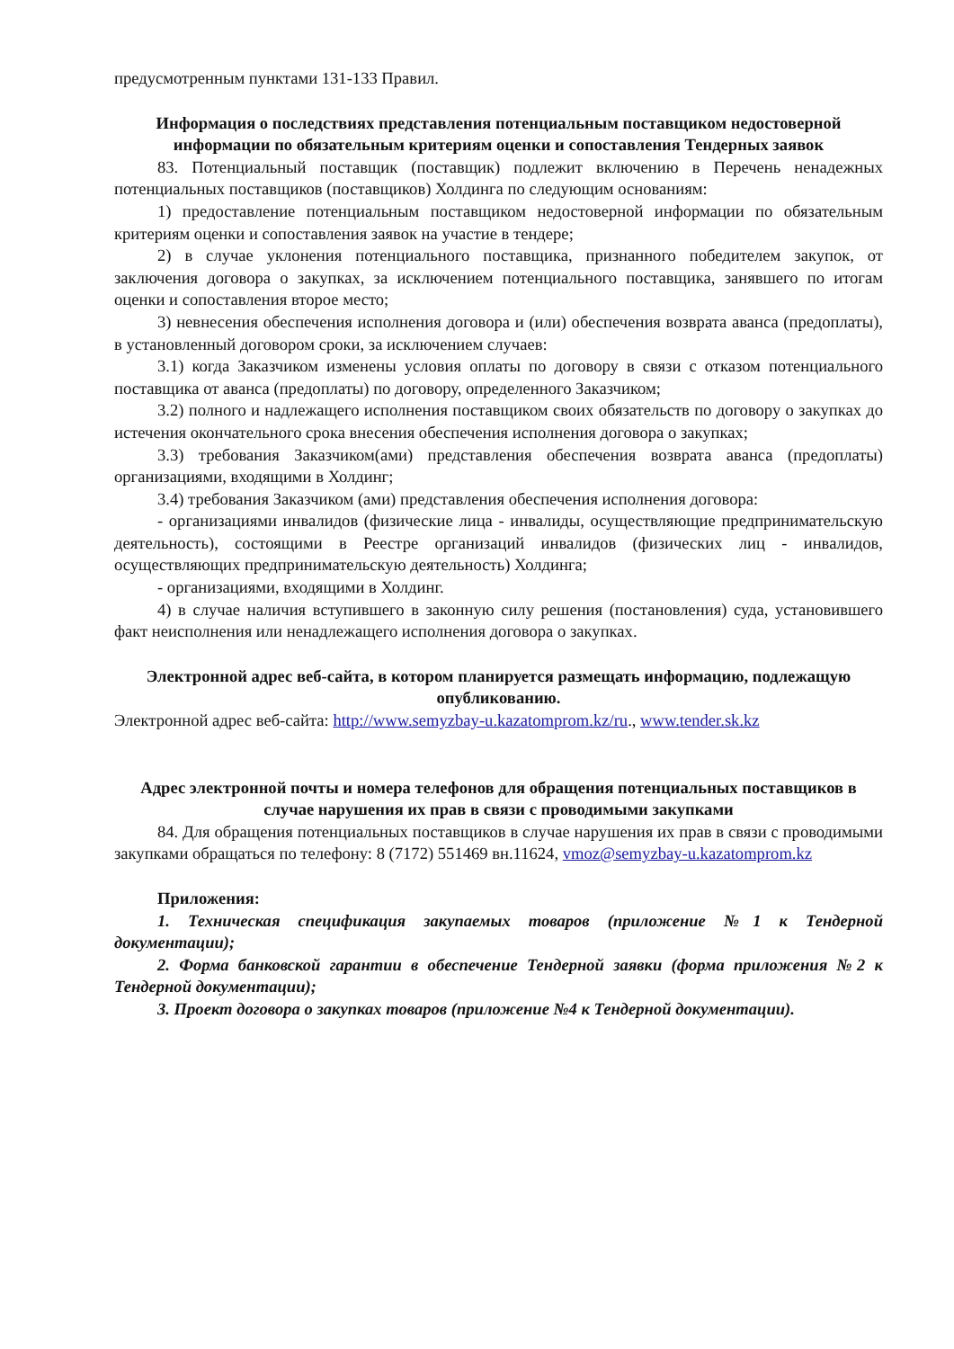предусмотренным пунктами 131-133 Правил.
Информация о последствиях представления потенциальным поставщиком недостоверной информации по обязательным критериям оценки и сопоставления Тендерных заявок
83. Потенциальный поставщик (поставщик) подлежит включению в Перечень ненадежных потенциальных поставщиков (поставщиков) Холдинга по следующим основаниям:
1) предоставление потенциальным поставщиком недостоверной информации по обязательным критериям оценки и сопоставления заявок на участие в тендере;
2) в случае уклонения потенциального поставщика, признанного победителем закупок, от заключения договора о закупках, за исключением потенциального поставщика, занявшего по итогам оценки и сопоставления второе место;
3) невнесения обеспечения исполнения договора и (или) обеспечения возврата аванса (предоплаты), в установленный договором сроки, за исключением случаев:
3.1) когда Заказчиком изменены условия оплаты по договору в связи с отказом потенциального поставщика от аванса (предоплаты) по договору, определенного Заказчиком;
3.2) полного и надлежащего исполнения поставщиком своих обязательств по договору о закупках до истечения окончательного срока внесения обеспечения исполнения договора о закупках;
3.3) требования Заказчиком(ами) представления обеспечения возврата аванса (предоплаты) организациями, входящими в Холдинг;
3.4) требования Заказчиком (ами) представления обеспечения исполнения договора:
- организациями инвалидов (физические лица - инвалиды, осуществляющие предпринимательскую деятельность), состоящими в Реестре организаций инвалидов (физических лиц - инвалидов, осуществляющих предпринимательскую деятельность) Холдинга;
- организациями, входящими в Холдинг.
4) в случае наличия вступившего в законную силу решения (постановления) суда, установившего факт неисполнения или ненадлежащего исполнения договора о закупках.
Электронной адрес веб-сайта, в котором планируется размещать информацию, подлежащую опубликованию.
Электронной адрес веб-сайта: http://www.semyzbay-u.kazatomprom.kz/ru., www.tender.sk.kz
Адрес электронной почты и номера телефонов для обращения потенциальных поставщиков в случае нарушения их прав в связи с проводимыми закупками
84. Для обращения потенциальных поставщиков в случае нарушения их прав в связи с проводимыми закупками обращаться по телефону: 8 (7172) 551469 вн.11624, vmoz@semyzbay-u.kazatomprom.kz
Приложения:
1. Техническая спецификация закупаемых товаров (приложение №1 к Тендерной документации);
2. Форма банковской гарантии в обеспечение Тендерной заявки (форма приложения №2 к Тендерной документации);
3. Проект договора о закупках товаров (приложение №4 к Тендерной документации).